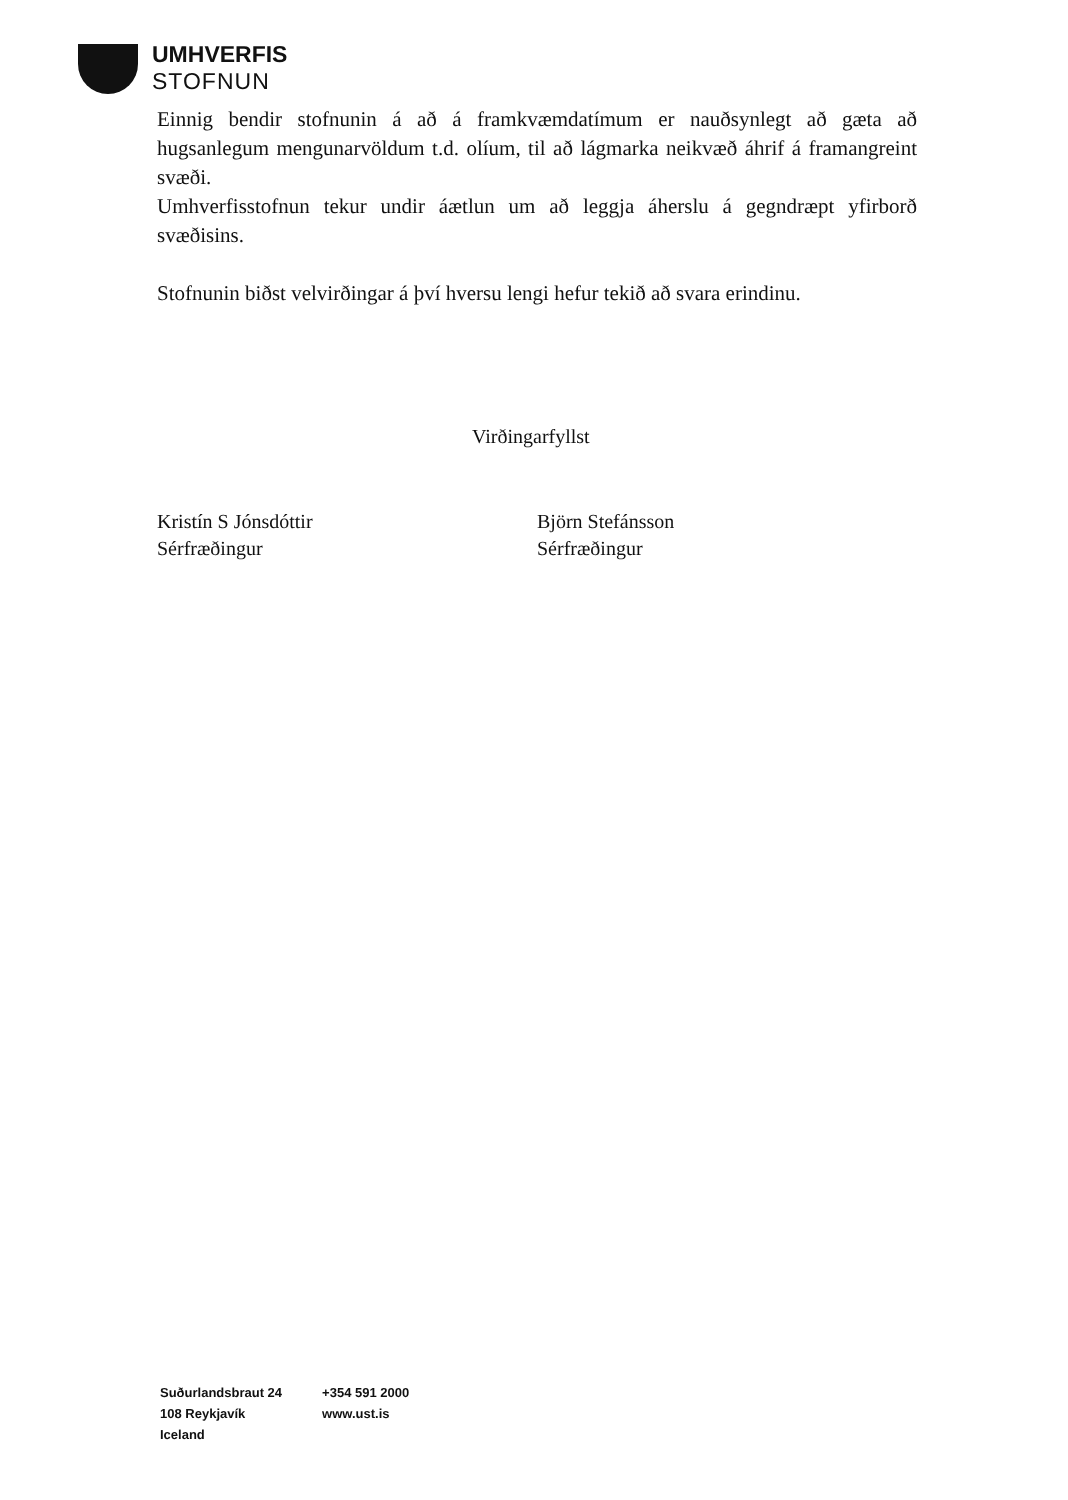UMHVERFIS
STOFNUN
Einnig bendir stofnunin á að á framkvæmdatímum er nauðsynlegt að gæta að hugsanlegum mengunarvöldum t.d. olíum, til að lágmarka neikvæð áhrif á framangreint svæði.
Umhverfisstofnun tekur undir áætlun um að leggja áherslu á gegndræpt yfirborð svæðisins.
Stofnunin biðst velvirðingar á því hversu lengi hefur tekið að svara erindinu.
Virðingarfyllst
Kristín S Jónsdóttir
Sérfræðingur
Björn Stefánsson
Sérfræðingur
Suðurlandsbraut 24
108 Reykjavík
Iceland
+354 591 2000
www.ust.is